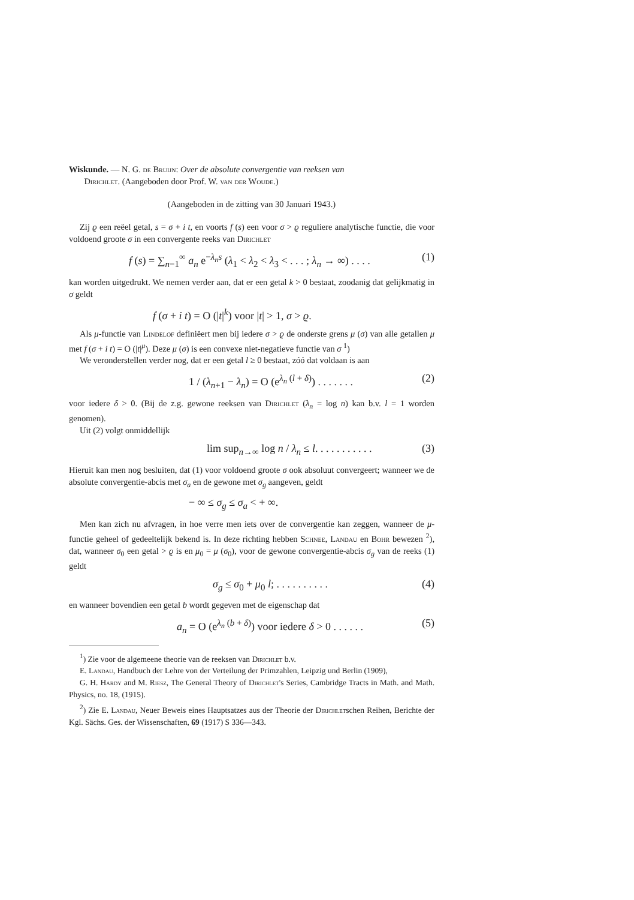Wiskunde. — N. G. de Bruijn: Over de absolute convergentie van reeksen van
Dirichlet. (Aangeboden door Prof. W. van der Woude.)
(Aangeboden in de zitting van 30 Januari 1943.)
Zij ϱ een reëel getal, s = σ + i t, en voorts f (s) een voor σ > ϱ reguliere analytische functie, die voor voldoend groote σ in een convergente reeks van Dirichlet
f (s) = ∑<sub>n=1</sub><sup>∞</sup> a<sub>n</sub> e<sup>−λ<sub>n</sub> s</sup> (λ<sub>1</sub> < λ<sub>2</sub> < λ<sub>3</sub> < . . . ; λ<sub>n</sub> → ∞) . . . . (1)
kan worden uitgedrukt. We nemen verder aan, dat er een getal k > 0 bestaat, zoodanig dat gelijkmatig in σ geldt
f (σ + i t) = O (|t|<sup>k</sup>) voor |t| > 1, σ > ϱ.
Als μ-functie van Lindelöf definiëert men bij iedere σ > ϱ de onderste grens μ (σ) van alle getallen μ met f (σ + i t) = O (|t|<sup>μ</sup>). Deze μ (σ) is een convexe niet-negatieve functie van σ <sup>1</sup>)
We veronderstellen verder nog, dat er een getal l ≥ 0 bestaat, zóó dat voldaan is aan
1 / (λ<sub>n+1</sub> − λ<sub>n</sub>) = O (e<sup>λ<sub>n</sub> (l + δ)</sup>) . . . . . . . (2)
voor iedere δ > 0. (Bij de z.g. gewone reeksen van Dirichlet (λ<sub>n</sub> = log n) kan b.v. l = 1 worden genomen).
Uit (2) volgt onmiddellijk
lim sup<sub>n→∞</sub> log n / λ<sub>n</sub> ≤ l. . . . . . . . . . . (3)
Hieruit kan men nog besluiten, dat (1) voor voldoend groote σ ook absoluut convergeert; wanneer we de absolute convergentie-abcis met σ<sub>a</sub> en de gewone met σ<sub>g</sub> aangeven, geldt
− ∞ ≤ σ<sub>g</sub> ≤ σ<sub>a</sub> < + ∞.
Men kan zich nu afvragen, in hoe verre men iets over de convergentie kan zeggen, wanneer de μ-functie geheel of gedeeltelijk bekend is. In deze richting hebben Schnee, Landau en Bohr bewezen <sup>2</sup>), dat, wanneer σ<sub>0</sub> een getal > ϱ is en μ<sub>0</sub> = μ (σ<sub>0</sub>), voor de gewone convergentie-abcis σ<sub>g</sub> van de reeks (1) geldt
σ<sub>g</sub> ≤ σ<sub>0</sub> + μ<sub>0</sub> l; . . . . . . . . . . (4)
en wanneer bovendien een getal b wordt gegeven met de eigenschap dat
a<sub>n</sub> = O (e<sup>λ<sub>n</sub> (b + δ)</sup>) voor iedere δ > 0 . . . . . . (5)
<sup>1</sup>) Zie voor de algemeene theorie van de reeksen van Dirichlet b.v.
E. Landau, Handbuch der Lehre von der Verteilung der Primzahlen, Leipzig und Berlin (1909),
G. H. Hardy and M. Riesz, The General Theory of Dirichlet's Series, Cambridge Tracts in Math. and Math. Physics, no. 18, (1915).
<sup>2</sup>) Zie E. Landau, Neuer Beweis eines Hauptsatzes aus der Theorie der Dirichletschen Reihen, Berichte der Kgl. Sächs. Ges. der Wissenschaften, 69 (1917) S 336—343.